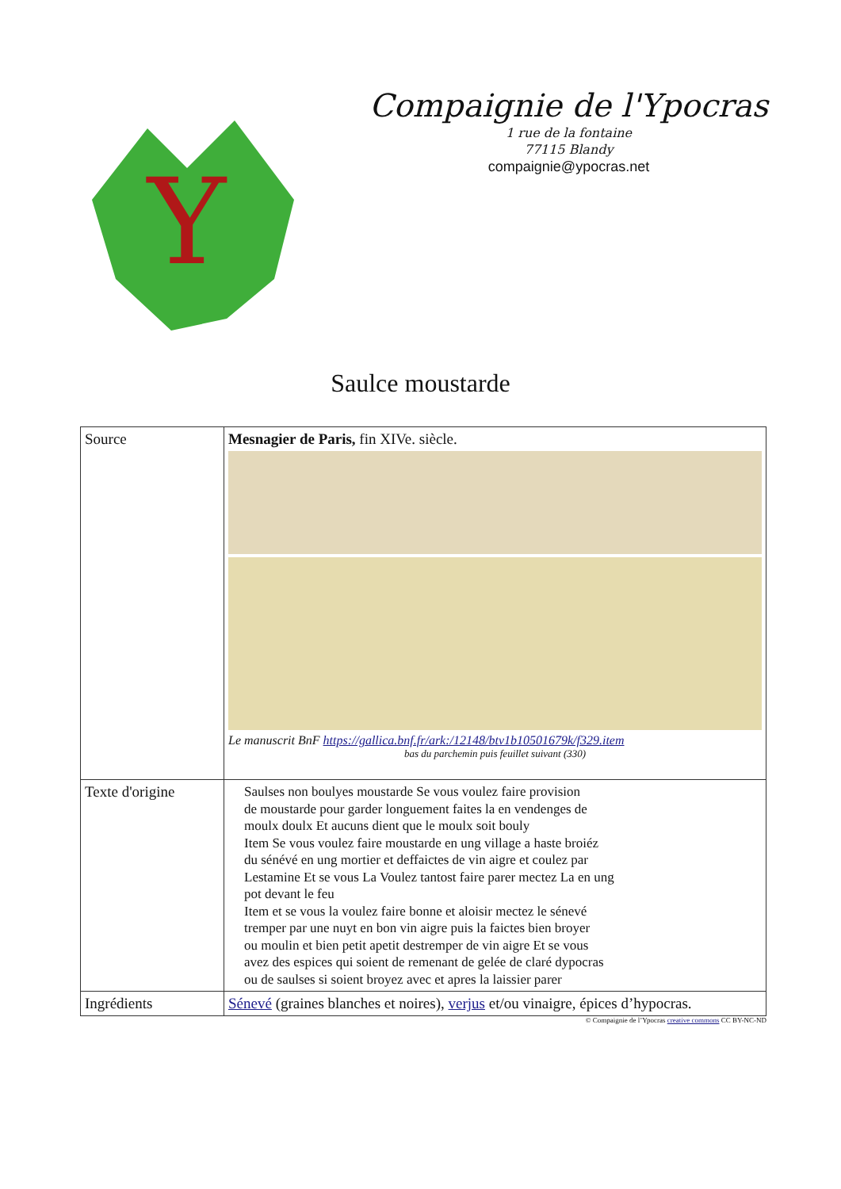Y
Compaignie de l'Ypocras
1 rue de la fontaine
77115 Blandy
compaignie@ypocras.net
Saulce moustarde
| Source | Mesnagier de Paris, fin XIVe. siècle. Le manuscrit BnF https://gallica.bnf.fr/ark:/12148/btv1b10501679k/f329.item bas du parchemin puis feuillet suivant (330) |
| Texte d'origine | Saulses non boulyes moustarde Se vous voulez faire provision de moustarde pour garder longuement faites la en vendenges de moulx doulx Et aucuns dient que le moulx soit bouly Item Se vous voulez faire moustarde en ung village a haste broiéz du sénévé en ung mortier et deffaictes de vin aigre et coulez par Lestamine Et se vous La Voulez tantost faire parer mectez La en ung pot devant le feu Item et se vous la voulez faire bonne et aloisir mectez le sénevé tremper par une nuyt en bon vin aigre puis la faictes bien broyer ou moulin et bien petit apetit destremper de vin aigre Et se vous avez des espices qui soient de remenant de gelée de claré dypocras ou de saulses si soient broyez avec et apres la laissier parer |
| Ingrédients | Sénevé (graines blanches et noires), verjus et/ou vinaigre, épices d’hypocras. |
© Compaignie de l’Ypocras creative commons CC BY-NC-ND